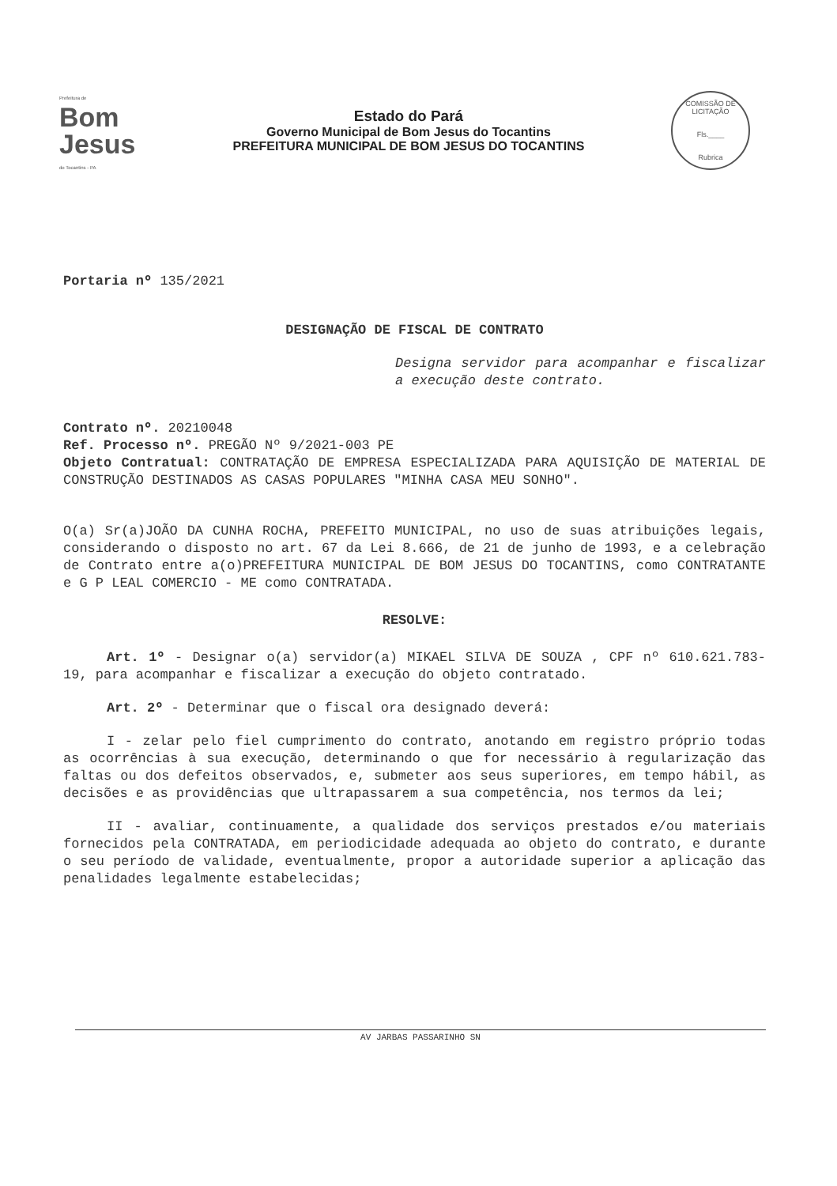Prefeitura de
Bom Jesus
do Tocantins - PA
Estado do Pará
Governo Municipal de Bom Jesus do Tocantins
PREFEITURA MUNICIPAL DE BOM JESUS DO TOCANTINS
COMISSÃO DE LICITAÇÃO
Fls.____
Rubrica
Portaria nº 135/2021
DESIGNAÇÃO DE FISCAL DE CONTRATO
Designa servidor para acompanhar e fiscalizar a execução deste contrato.
Contrato nº. 20210048
Ref. Processo nº. PREGÃO Nº 9/2021-003 PE
Objeto Contratual: CONTRATAÇÃO DE EMPRESA ESPECIALIZADA PARA AQUISIÇÃO DE MATERIAL DE CONSTRUÇÃO DESTINADOS AS CASAS POPULARES "MINHA CASA MEU SONHO".
O(a) Sr(a)JOÃO DA CUNHA ROCHA, PREFEITO MUNICIPAL, no uso de suas atribuições legais, considerando o disposto no art. 67 da Lei 8.666, de 21 de junho de 1993, e a celebração de Contrato entre a(o)PREFEITURA MUNICIPAL DE BOM JESUS DO TOCANTINS, como CONTRATANTE e G P LEAL COMERCIO - ME como CONTRATADA.
RESOLVE:
Art. 1º - Designar o(a) servidor(a) MIKAEL SILVA DE SOUZA , CPF nº 610.621.783-19, para acompanhar e fiscalizar a execução do objeto contratado.
Art. 2º - Determinar que o fiscal ora designado deverá:
I - zelar pelo fiel cumprimento do contrato, anotando em registro próprio todas as ocorrências à sua execução, determinando o que for necessário à regularização das faltas ou dos defeitos observados, e, submeter aos seus superiores, em tempo hábil, as decisões e as providências que ultrapassarem a sua competência, nos termos da lei;
II - avaliar, continuamente, a qualidade dos serviços prestados e/ou materiais fornecidos pela CONTRATADA, em periodicidade adequada ao objeto do contrato, e durante o seu período de validade, eventualmente, propor a autoridade superior a aplicação das penalidades legalmente estabelecidas;
AV JARBAS PASSARINHO SN